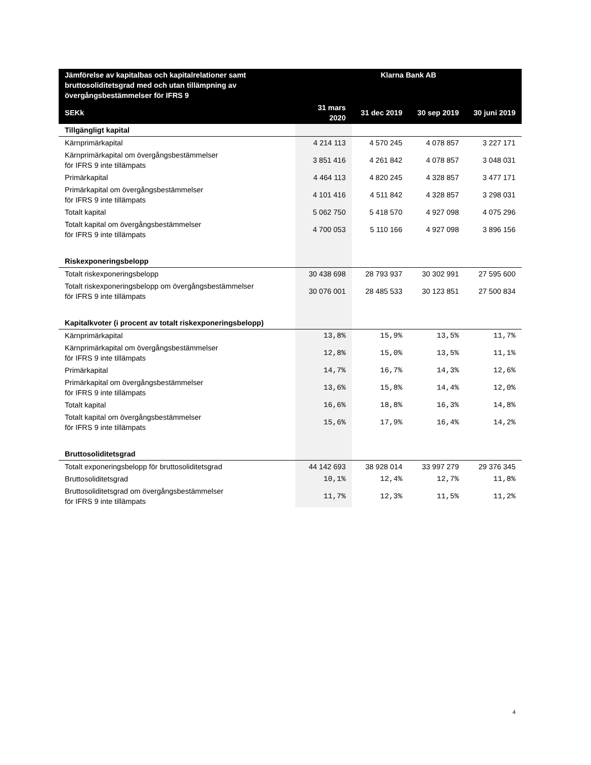| Jämförelse av kapitalbas och kapitalrelationer samt bruttosoliditetsgrad med och utan tillämpning av övergångsbestämmelser för IFRS 9 | Klarna Bank AB | | | |
| --- | --- | --- | --- | --- |
| SEKk | 31 mars 2020 | 31 dec 2019 | 30 sep 2019 | 30 juni 2019 |
| Tillgängligt kapital | | | | |
| Kärnprimärkapital | 4 214 113 | 4 570 245 | 4 078 857 | 3 227 171 |
| Kärnprimärkapital om övergångsbestämmelser för IFRS 9 inte tillämpats | 3 851 416 | 4 261 842 | 4 078 857 | 3 048 031 |
| Primärkapital | 4 464 113 | 4 820 245 | 4 328 857 | 3 477 171 |
| Primärkapital om övergångsbestämmelser för IFRS 9 inte tillämpats | 4 101 416 | 4 511 842 | 4 328 857 | 3 298 031 |
| Totalt kapital | 5 062 750 | 5 418 570 | 4 927 098 | 4 075 296 |
| Totalt kapital om övergångsbestämmelser för IFRS 9 inte tillämpats | 4 700 053 | 5 110 166 | 4 927 098 | 3 896 156 |
| Riskexponeringsbelopp | | | | |
| Totalt riskexponeringsbelopp | 30 438 698 | 28 793 937 | 30 302 991 | 27 595 600 |
| Totalt riskexponeringsbelopp om övergångsbestämmelser för IFRS 9 inte tillämpats | 30 076 001 | 28 485 533 | 30 123 851 | 27 500 834 |
| Kapitalkvoter (i procent av totalt riskexponeringsbelopp) | | | | |
| Kärnprimärkapital | 13,8% | 15,9% | 13,5% | 11,7% |
| Kärnprimärkapital om övergångsbestämmelser för IFRS 9 inte tillämpats | 12,8% | 15,0% | 13,5% | 11,1% |
| Primärkapital | 14,7% | 16,7% | 14,3% | 12,6% |
| Primärkapital om övergångsbestämmelser för IFRS 9 inte tillämpats | 13,6% | 15,8% | 14,4% | 12,0% |
| Totalt kapital | 16,6% | 18,8% | 16,3% | 14,8% |
| Totalt kapital om övergångsbestämmelser för IFRS 9 inte tillämpats | 15,6% | 17,9% | 16,4% | 14,2% |
| Bruttosoliditetsgrad | | | | |
| Totalt exponeringsbelopp för bruttosoliditetsgrad | 44 142 693 | 38 928 014 | 33 997 279 | 29 376 345 |
| Bruttosoliditetsgrad | 10,1% | 12,4% | 12,7% | 11,8% |
| Bruttosoliditetsgrad om övergångsbestämmelser för IFRS 9 inte tillämpats | 11,7% | 12,3% | 11,5% | 11,2% |
4